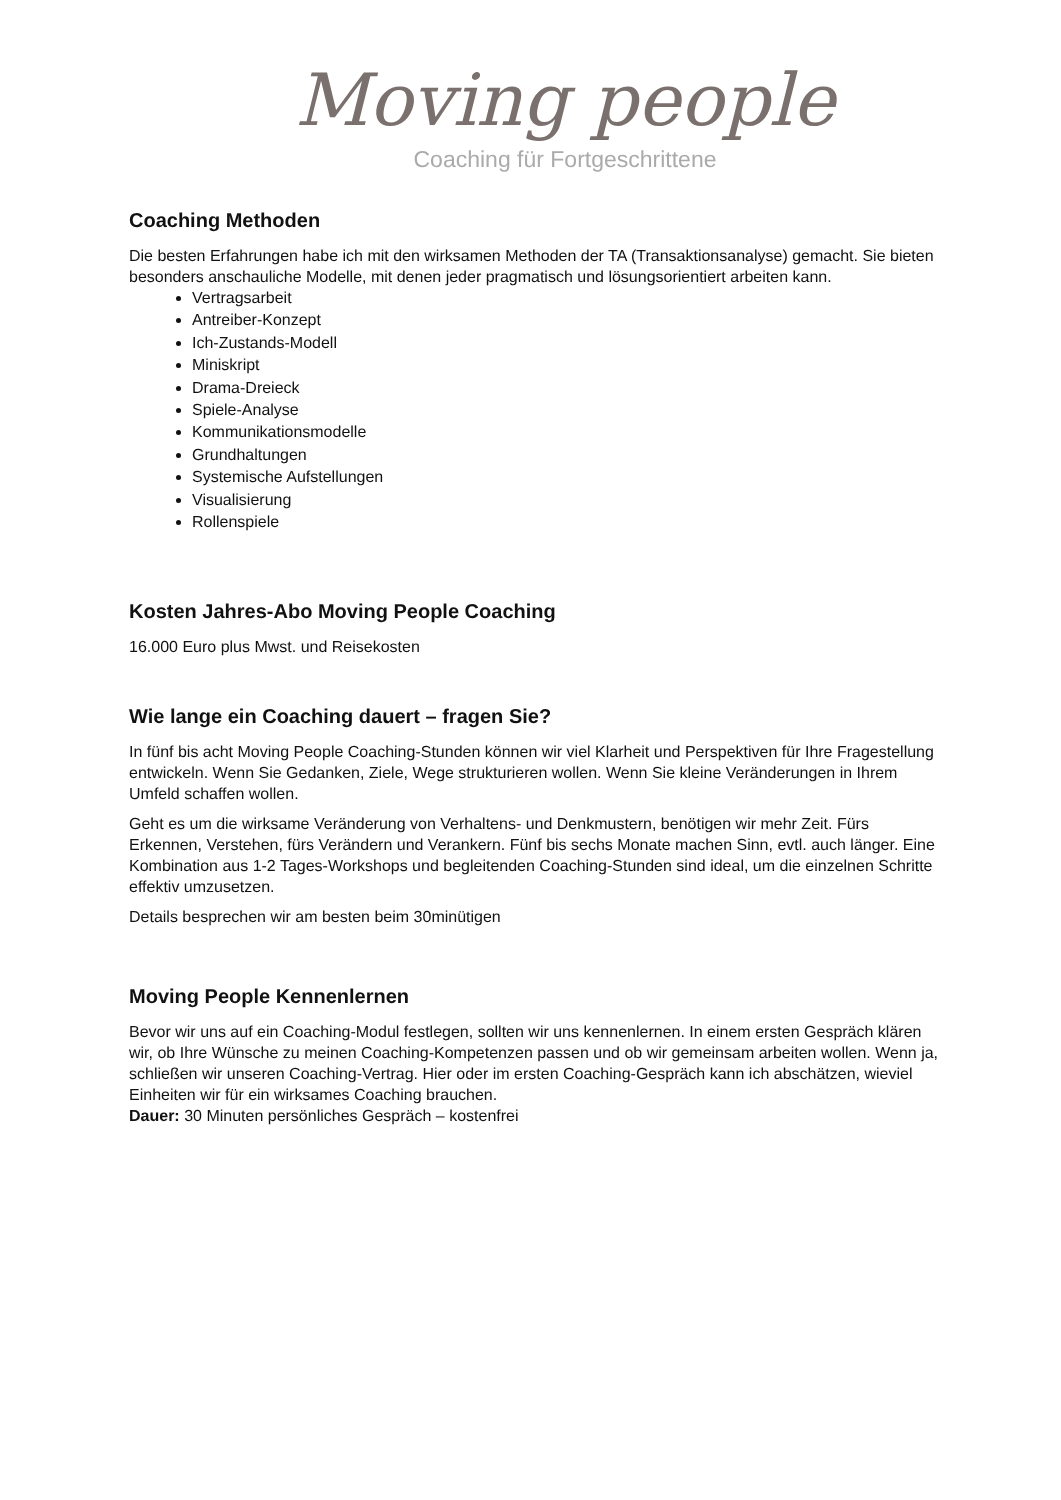Moving people
Coaching für Fortgeschrittene
Coaching Methoden
Die besten Erfahrungen habe ich mit den wirksamen Methoden der TA (Transaktionsanalyse) gemacht. Sie bieten besonders anschauliche Modelle, mit denen jeder pragmatisch und lösungsorientiert arbeiten kann.
Vertragsarbeit
Antreiber-Konzept
Ich-Zustands-Modell
Miniskript
Drama-Dreieck
Spiele-Analyse
Kommunikationsmodelle
Grundhaltungen
Systemische Aufstellungen
Visualisierung
Rollenspiele
Kosten Jahres-Abo Moving People Coaching
16.000 Euro plus Mwst. und Reisekosten
Wie lange ein Coaching dauert – fragen Sie?
In fünf bis acht Moving People Coaching-Stunden können wir viel Klarheit und Perspektiven für Ihre Fragestellung entwickeln. Wenn Sie Gedanken, Ziele, Wege strukturieren wollen. Wenn Sie kleine Veränderungen in Ihrem Umfeld schaffen wollen.
Geht es um die wirksame Veränderung von Verhaltens- und Denkmustern, benötigen wir mehr Zeit. Fürs Erkennen, Verstehen, fürs Verändern und Verankern. Fünf bis sechs Monate machen Sinn, evtl. auch länger. Eine Kombination aus 1-2 Tages-Workshops und begleitenden Coaching-Stunden sind ideal, um die einzelnen Schritte effektiv umzusetzen.
Details besprechen wir am besten beim 30minütigen
Moving People Kennenlernen
Bevor wir uns auf ein Coaching-Modul festlegen, sollten wir uns kennenlernen. In einem ersten Gespräch klären wir, ob Ihre Wünsche zu meinen Coaching-Kompetenzen passen und ob wir gemeinsam arbeiten wollen. Wenn ja, schließen wir unseren Coaching-Vertrag. Hier oder im ersten Coaching-Gespräch kann ich abschätzen, wieviel Einheiten wir für ein wirksames Coaching brauchen.
Dauer: 30 Minuten persönliches Gespräch – kostenfrei